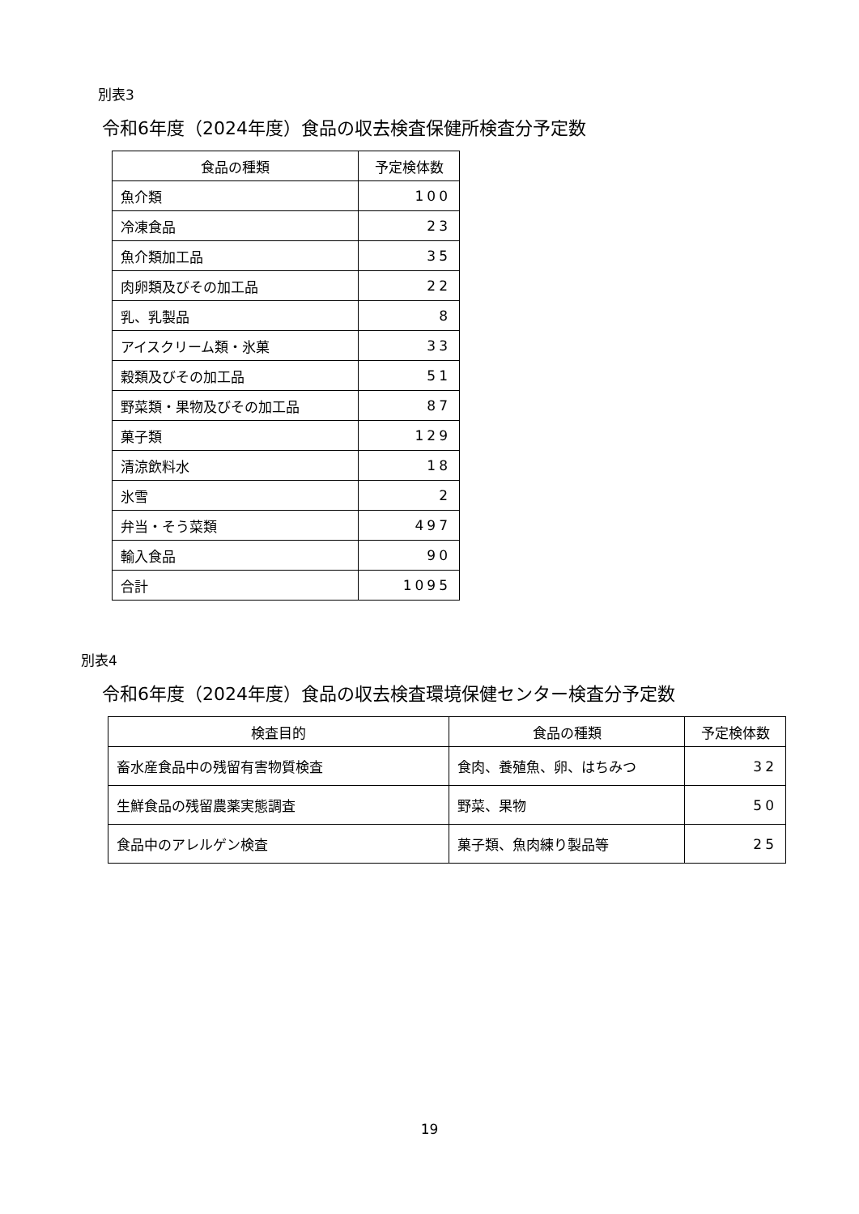別表3
令和6年度（2024年度）食品の収去検査保健所検査分予定数
| 食品の種類 | 予定検体数 |
| --- | --- |
| 魚介類 | 100 |
| 冷凍食品 | 23 |
| 魚介類加工品 | 35 |
| 肉卵類及びその加工品 | 22 |
| 乳、乳製品 | 8 |
| アイスクリーム類・氷菓 | 33 |
| 穀類及びその加工品 | 51 |
| 野菜類・果物及びその加工品 | 87 |
| 菓子類 | 129 |
| 清涼飲料水 | 18 |
| 氷雪 | 2 |
| 弁当・そう菜類 | 497 |
| 輸入食品 | 90 |
| 合計 | 1095 |
別表4
令和6年度（2024年度）食品の収去検査環境保健センター検査分予定数
| 検査目的 | 食品の種類 | 予定検体数 |
| --- | --- | --- |
| 畜水産食品中の残留有害物質検査 | 食肉、養殖魚、卵、はちみつ | 32 |
| 生鮮食品の残留農薬実態調査 | 野菜、果物 | 50 |
| 食品中のアレルゲン検査 | 菓子類、魚肉練り製品等 | 25 |
19